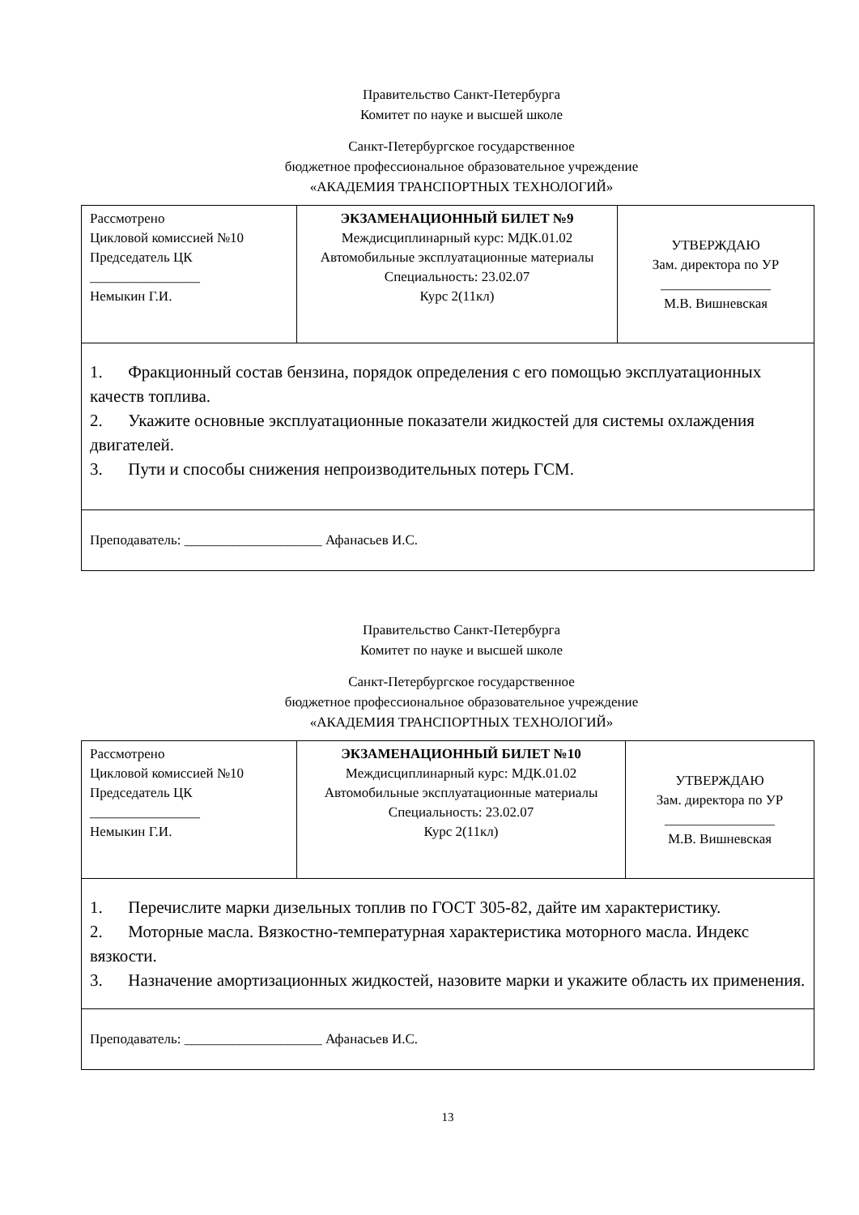Правительство Санкт-Петербурга
Комитет по науке и высшей школе
Санкт-Петербургское государственное
бюджетное профессиональное образовательное учреждение
«АКАДЕМИЯ ТРАНСПОРТНЫХ ТЕХНОЛОГИЙ»
| Рассмотрено Цикловой комиссией №10 Председатель ЦК ________________ Немыкин Г.И. | ЭКЗАМЕНАЦИОННЫЙ БИЛЕТ №9 Междисциплинарный курс: МДК.01.02 Автомобильные эксплуатационные материалы Специальность: 23.02.07 Курс 2(11кл) | УТВЕРЖДАЮ Зам. директора по УР ________________ М.В. Вишневская |
| 1. Фракционный состав бензина, порядок определения с его помощью эксплуатационных качеств топлива. 2. Укажите основные эксплуатационные показатели жидкостей для системы охлаждения двигателей. 3. Пути и способы снижения непроизводительных потерь ГСМ. | | |
| Преподаватель: ____________________ Афанасьев И.С. | | |
Правительство Санкт-Петербурга
Комитет по науке и высшей школе
Санкт-Петербургское государственное
бюджетное профессиональное образовательное учреждение
«АКАДЕМИЯ ТРАНСПОРТНЫХ ТЕХНОЛОГИЙ»
| Рассмотрено Цикловой комиссией №10 Председатель ЦК ________________ Немыкин Г.И. | ЭКЗАМЕНАЦИОННЫЙ БИЛЕТ №10 Междисциплинарный курс: МДК.01.02 Автомобильные эксплуатационные материалы Специальность: 23.02.07 Курс 2(11кл) | УТВЕРЖДАЮ Зам. директора по УР ________________ М.В. Вишневская |
| 1. Перечислите марки дизельных топлив по ГОСТ 305-82, дайте им характеристику. 2. Моторные масла. Вязкостно-температурная характеристика моторного масла. Индекс вязкости. 3. Назначение амортизационных жидкостей, назовите марки и укажите область их применения. | | |
| Преподаватель: ____________________ Афанасьев И.С. | | |
13